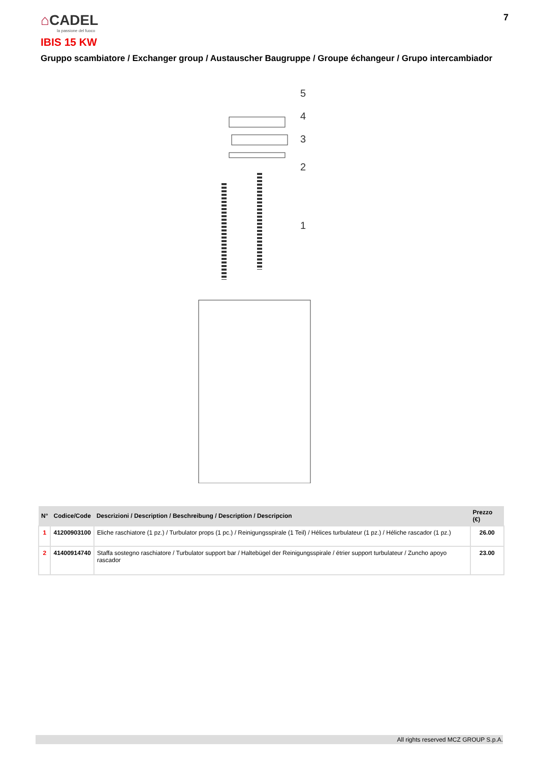⌂CADEL
la passione del fuoco
7
IBIS 15 KW
Gruppo scambiatore / Exchanger group / Austauscher Baugruppe / Groupe échangeur / Grupo intercambiador
5
4
3
2
1
| N° | Codice/Code | Descrizioni / Description / Beschreibung / Description / Descripcion | Prezzo (€) |
| --- | --- | --- | --- |
| 1 | 41200903100 | Eliche raschiatore (1 pz.) / Turbulator props (1 pc.) / Reinigungsspirale (1 Teil) / Hélices turbulateur (1 pz.) / Héliche rascador (1 pz.) | 26.00 |
| 2 | 41400914740 | Staffa sostegno raschiatore / Turbulator support bar / Haltebügel der Reinigungsspirale / étrier support turbulateur / Zuncho apoyo rascador | 23.00 |
All rights reserved MCZ GROUP S.p.A.